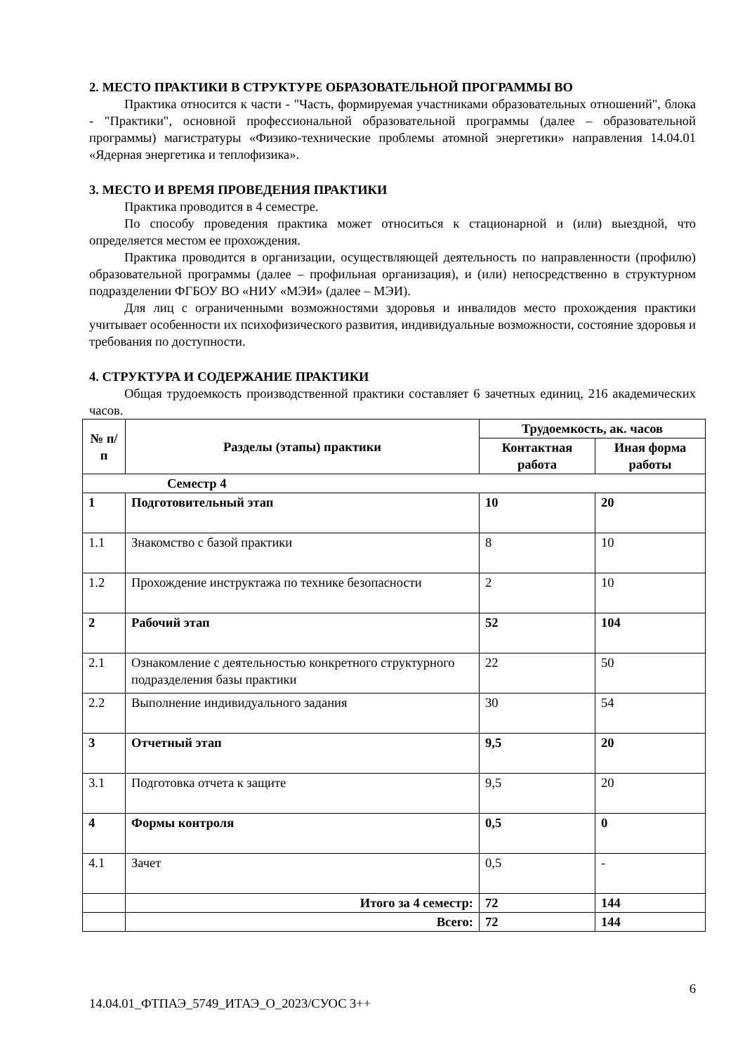2. МЕСТО ПРАКТИКИ В СТРУКТУРЕ ОБРАЗОВАТЕЛЬНОЙ ПРОГРАММЫ ВО
Практика относится к части - "Часть, формируемая участниками образовательных отношений", блока - "Практики", основной профессиональной образовательной программы (далее – образовательной программы) магистратуры «Физико-технические проблемы атомной энергетики» направления 14.04.01 «Ядерная энергетика и теплофизика».
3. МЕСТО И ВРЕМЯ ПРОВЕДЕНИЯ ПРАКТИКИ
Практика проводится в 4 семестре.
По способу проведения практика может относиться к стационарной и (или) выездной, что определяется местом ее прохождения.
Практика проводится в организации, осуществляющей деятельность по направленности (профилю) образовательной программы (далее – профильная организация), и (или) непосредственно в структурном подразделении ФГБОУ ВО «НИУ «МЭИ» (далее – МЭИ).
Для лиц с ограниченными возможностями здоровья и инвалидов место прохождения практики учитывает особенности их психофизического развития, индивидуальные возможности, состояние здоровья и требования по доступности.
4. СТРУКТУРА И СОДЕРЖАНИЕ ПРАКТИКИ
Общая трудоемкость производственной практики составляет 6 зачетных единиц, 216 академических часов.
| № п/п | Разделы (этапы) практики | Трудоемкость, ак. часов | |
| --- | --- | --- | --- |
| | | Контактная работа | Иная форма работы |
| Семестр 4 | | | |
| 1 | Подготовительный этап | 10 | 20 |
| 1.1 | Знакомство с базой практики | 8 | 10 |
| 1.2 | Прохождение инструктажа по технике безопасности | 2 | 10 |
| 2 | Рабочий этап | 52 | 104 |
| 2.1 | Ознакомление с деятельностью конкретного структурного подразделения базы практики | 22 | 50 |
| 2.2 | Выполнение индивидуального задания | 30 | 54 |
| 3 | Отчетный этап | 9,5 | 20 |
| 3.1 | Подготовка отчета к защите | 9,5 | 20 |
| 4 | Формы контроля | 0,5 | 0 |
| 4.1 | Зачет | 0,5 | - |
| | Итого за 4 семестр: | 72 | 144 |
| | Всего: | 72 | 144 |
6
14.04.01_ФТПАЭ_5749_ИТАЭ_О_2023/СУОС 3++